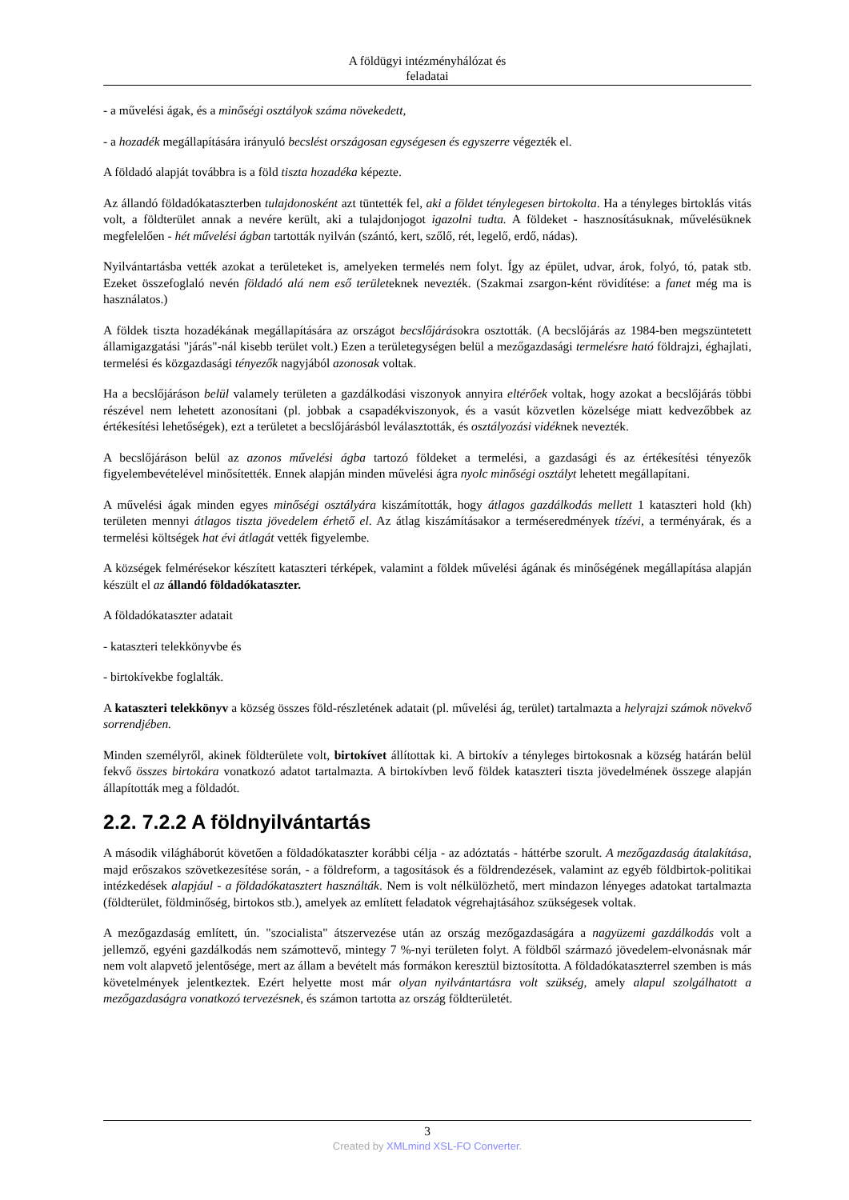A földügyi intézményhálózat és
feladatai
- a művelési ágak, és a minőségi osztályok száma növekedett,
- a hozadék megállapítására irányuló becslést országosan egységesen és egyszerre végezték el.
A földadó alapját továbbra is a föld tiszta hozadéka képezte.
Az állandó földadókataszterben tulajdonosként azt tüntették fel, aki a földet ténylegesen birtokolta. Ha a tényleges birtoklás vitás volt, a földterület annak a nevére került, aki a tulajdonjogot igazolni tudta. A földeket - hasznosításuknak, művelésüknek megfelelően - hét művelési ágban tartották nyilván (szántó, kert, szőlő, rét, legelő, erdő, nádas).
Nyilvántartásba vették azokat a területeket is, amelyeken termelés nem folyt. Így az épület, udvar, árok, folyó, tó, patak stb. Ezeket összefoglaló nevén földadó alá nem eső területeknek nevezték. (Szakmai zsargon-ként rövidítése: a fanet még ma is használatos.)
A földek tiszta hozadékának megállapítására az országot becslőjárásokra osztották. (A becslőjárás az 1984-ben megszüntetett államigazgatási "járás"-nál kisebb terület volt.) Ezen a területegységen belül a mezőgazdasági termelésre ható földrajzi, éghajlati, termelési és közgazdasági tényezők nagyjából azonosak voltak.
Ha a becslőjáráson belül valamely területen a gazdálkodási viszonyok annyira eltérőek voltak, hogy azokat a becslőjárás többi részével nem lehetett azonosítani (pl. jobbak a csapadékviszonyok, és a vasút közvetlen közelsége miatt kedvezőbbek az értékesítési lehetőségek), ezt a területet a becslőjárásból leválasztották, és osztályozási vidéknek nevezték.
A becslőjáráson belül az azonos művelési ágba tartozó földeket a termelési, a gazdasági és az értékesítési tényezők figyelembevételével minősítették. Ennek alapján minden művelési ágra nyolc minőségi osztályt lehetett megállapítani.
A művelési ágak minden egyes minőségi osztályára kiszámították, hogy átlagos gazdálkodás mellett 1 kataszteri hold (kh) területen mennyi átlagos tiszta jövedelem érhető el. Az átlag kiszámításakor a terméseredmények tízévi, a terményárak, és a termelési költségek hat évi átlagát vették figyelembe.
A községek felmérésekor készített kataszteri térképek, valamint a földek művelési ágának és minőségének megállapítása alapján készült el az állandó földadókataszter.
A földadókataszter adatait
- kataszteri telekkönyvbe és
- birtokívekbe foglalták.
A kataszteri telekkönyv a község összes föld-részletének adatait (pl. művelési ág, terület) tartalmazta a helyrajzi számok növekvő sorrendjében.
Minden személyről, akinek földterülete volt, birtokívet állítottak ki. A birtokív a tényleges birtokosnak a község határán belül fekvő összes birtokára vonatkozó adatot tartalmazta. A birtokívben levő földek kataszteri tiszta jövedelmének összege alapján állapították meg a földadót.
2.2. 7.2.2 A földnyilvántartás
A második világháborút követően a földadókataszter korábbi célja - az adóztatás - háttérbe szorult. A mezőgazdaság átalakítása, majd erőszakos szövetkezesítése során, - a földreform, a tagosítások és a földrendezések, valamint az egyéb földbirtok-politikai intézkedések alapjául - a földadókatasztert használták. Nem is volt nélkülözhető, mert mindazon lényeges adatokat tartalmazta (földterület, földminőség, birtokos stb.), amelyek az említett feladatok végrehajtásához szükségesek voltak.
A mezőgazdaság említett, ún. "szocialista" átszervezése után az ország mezőgazdaságára a nagyüzemi gazdálkodás volt a jellemző, egyéni gazdálkodás nem számottevő, mintegy 7 %-nyi területen folyt. A földből származó jövedelem-elvonásnak már nem volt alapvető jelentősége, mert az állam a bevételt más formákon keresztül biztosította. A földadókataszterrel szemben is más követelmények jelentkeztek. Ezért helyette most már olyan nyilvántartásra volt szükség, amely alapul szolgálhatott a mezőgazdaságra vonatkozó tervezésnek, és számon tartotta az ország földterületét.
3
Created by XMLmind XSL-FO Converter.